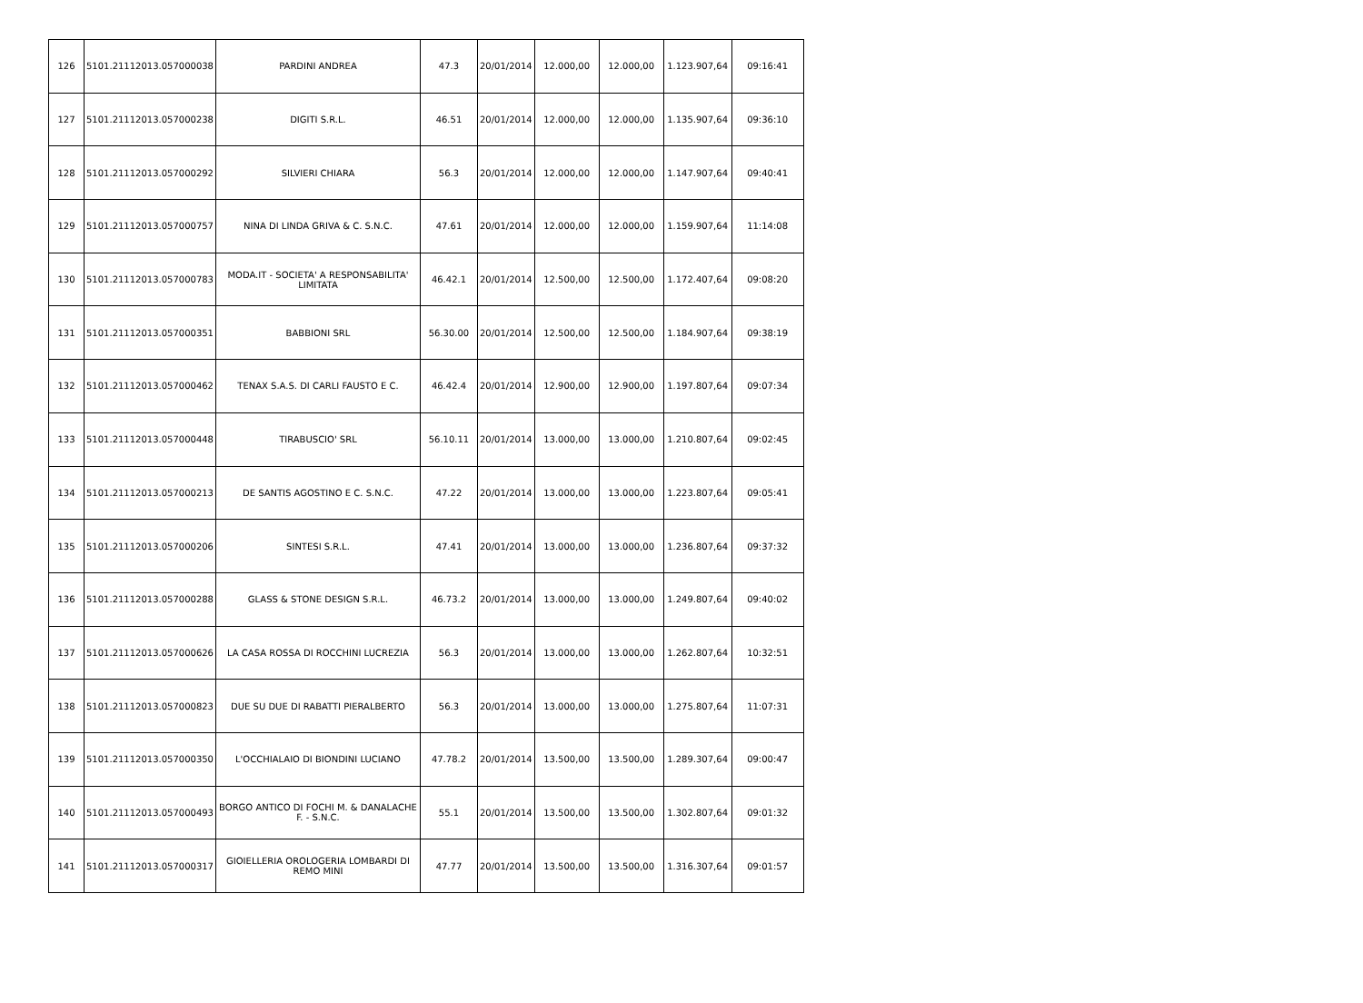| 126 | 5101.21112013.057000038 | PARDINI ANDREA | 47.3 | 20/01/2014 | 12.000,00 | 12.000,00 | 1.123.907,64 | 09:16:41 |
| 127 | 5101.21112013.057000238 | DIGITI S.R.L. | 46.51 | 20/01/2014 | 12.000,00 | 12.000,00 | 1.135.907,64 | 09:36:10 |
| 128 | 5101.21112013.057000292 | SILVIERI CHIARA | 56.3 | 20/01/2014 | 12.000,00 | 12.000,00 | 1.147.907,64 | 09:40:41 |
| 129 | 5101.21112013.057000757 | NINA DI LINDA GRIVA & C. S.N.C. | 47.61 | 20/01/2014 | 12.000,00 | 12.000,00 | 1.159.907,64 | 11:14:08 |
| 130 | 5101.21112013.057000783 | MODA.IT - SOCIETA' A RESPONSABILITA' LIMITATA | 46.42.1 | 20/01/2014 | 12.500,00 | 12.500,00 | 1.172.407,64 | 09:08:20 |
| 131 | 5101.21112013.057000351 | BABBIONI SRL | 56.30.00 | 20/01/2014 | 12.500,00 | 12.500,00 | 1.184.907,64 | 09:38:19 |
| 132 | 5101.21112013.057000462 | TENAX S.A.S. DI CARLI FAUSTO E C. | 46.42.4 | 20/01/2014 | 12.900,00 | 12.900,00 | 1.197.807,64 | 09:07:34 |
| 133 | 5101.21112013.057000448 | TIRABUSCIO' SRL | 56.10.11 | 20/01/2014 | 13.000,00 | 13.000,00 | 1.210.807,64 | 09:02:45 |
| 134 | 5101.21112013.057000213 | DE SANTIS AGOSTINO E C. S.N.C. | 47.22 | 20/01/2014 | 13.000,00 | 13.000,00 | 1.223.807,64 | 09:05:41 |
| 135 | 5101.21112013.057000206 | SINTESI S.R.L. | 47.41 | 20/01/2014 | 13.000,00 | 13.000,00 | 1.236.807,64 | 09:37:32 |
| 136 | 5101.21112013.057000288 | GLASS & STONE DESIGN S.R.L. | 46.73.2 | 20/01/2014 | 13.000,00 | 13.000,00 | 1.249.807,64 | 09:40:02 |
| 137 | 5101.21112013.057000626 | LA CASA ROSSA DI ROCCHINI LUCREZIA | 56.3 | 20/01/2014 | 13.000,00 | 13.000,00 | 1.262.807,64 | 10:32:51 |
| 138 | 5101.21112013.057000823 | DUE SU DUE DI RABATTI PIERALBERTO | 56.3 | 20/01/2014 | 13.000,00 | 13.000,00 | 1.275.807,64 | 11:07:31 |
| 139 | 5101.21112013.057000350 | L'OCCHIALAIO DI BIONDINI LUCIANO | 47.78.2 | 20/01/2014 | 13.500,00 | 13.500,00 | 1.289.307,64 | 09:00:47 |
| 140 | 5101.21112013.057000493 | BORGO ANTICO DI FOCHI M. & DANALACHE F. - S.N.C. | 55.1 | 20/01/2014 | 13.500,00 | 13.500,00 | 1.302.807,64 | 09:01:32 |
| 141 | 5101.21112013.057000317 | GIOIELLERIA OROLOGERIA LOMBARDI DI REMO MINI | 47.77 | 20/01/2014 | 13.500,00 | 13.500,00 | 1.316.307,64 | 09:01:57 |